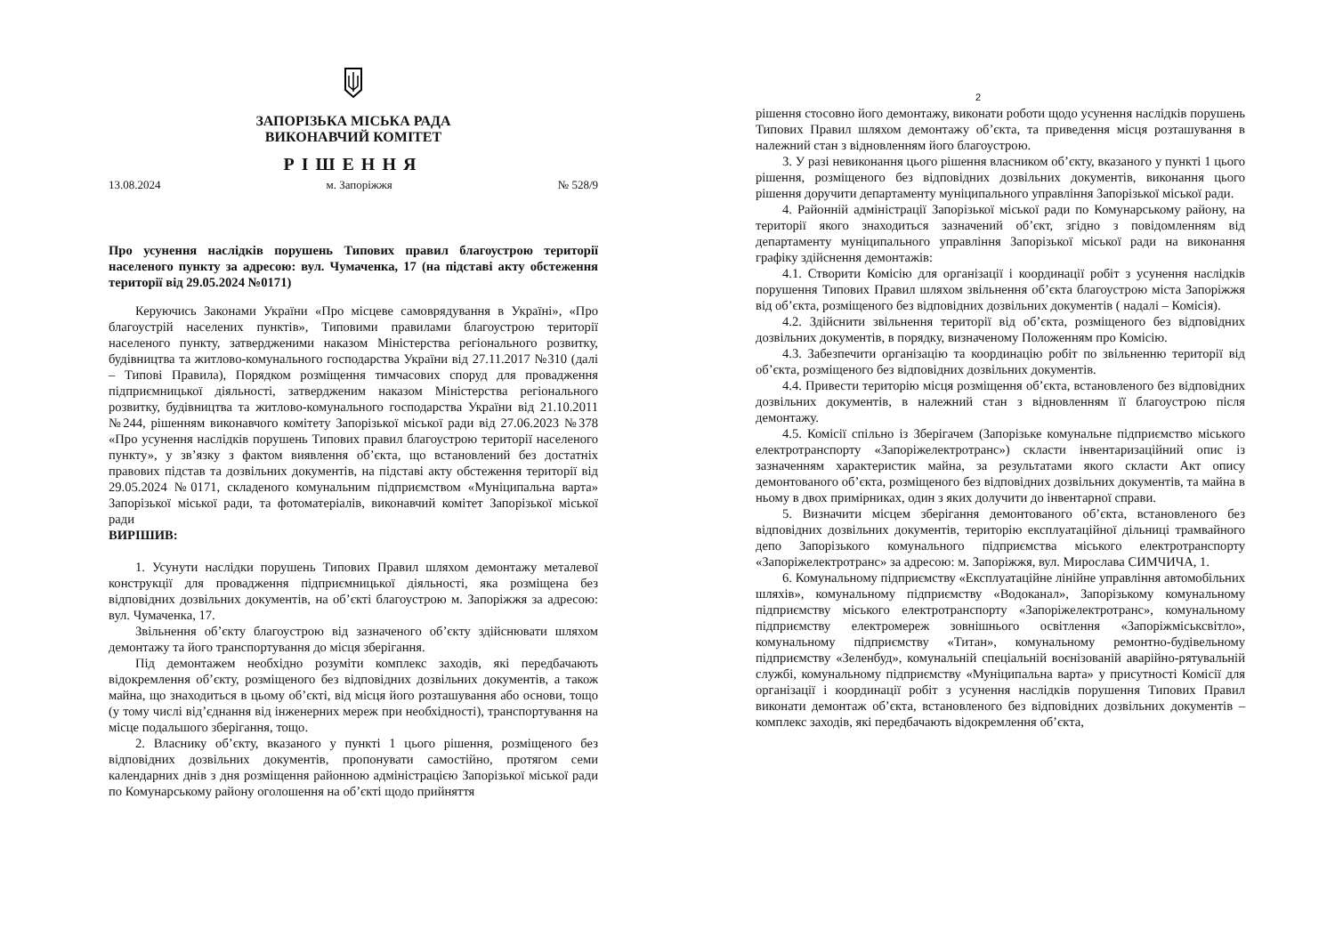ЗАПОРІЗЬКА МІСЬКА РАДА
ВИКОНАВЧИЙ КОМІТЕТ
РІШЕННЯ
13.08.2024 м. Запоріжжя № 528/9
Про усунення наслідків порушень Типових правил благоустрою території населеного пункту за адресою: вул. Чумаченка, 17 (на підставі акту обстеження території від 29.05.2024 №0171)
Керуючись Законами України «Про місцеве самоврядування в Україні», «Про благоустрій населених пунктів», Типовими правилами благоустрою території населеного пункту, затвердженими наказом Міністерства регіонального розвитку, будівництва та житлово-комунального господарства України від 27.11.2017 №310 (далі – Типові Правила), Порядком розміщення тимчасових споруд для провадження підприємницької діяльності, затвердженим наказом Міністерства регіонального розвитку, будівництва та житлово-комунального господарства України від 21.10.2011 №244, рішенням виконавчого комітету Запорізької міської ради від 27.06.2023 №378 «Про усунення наслідків порушень Типових правил благоустрою території населеного пункту», у зв’язку з фактом виявлення об’єкта, що встановлений без достатніх правових підстав та дозвільних документів, на підставі акту обстеження території від 29.05.2024 №0171, складеного комунальним підприємством «Муніципальна варта» Запорізької міської ради, та фотоматеріалів, виконавчий комітет Запорізької міської ради
ВИРІШИВ:
1. Усунути наслідки порушень Типових Правил шляхом демонтажу металевої конструкції для провадження підприємницької діяльності, яка розміщена без відповідних дозвільних документів, на об’єкті благоустрою м. Запоріжжя за адресою: вул. Чумаченка, 17.
Звільнення об’єкту благоустрою від зазначеного об’єкту здійснювати шляхом демонтажу та його транспортування до місця зберігання.
Під демонтажем необхідно розуміти комплекс заходів, які передбачають відокремлення об’єкту, розміщеного без відповідних дозвільних документів, а також майна, що знаходиться в цьому об’єкті, від місця його розташування або основи, тощо (у тому числі від’єднання від інженерних мереж при необхідності), транспортування на місце подальшого зберігання, тощо.
2. Власнику об’єкту, вказаного у пункті 1 цього рішення, розміщеного без відповідних дозвільних документів, пропонувати самостійно, протягом семи календарних днів з дня розміщення районною адміністрацією Запорізької міської ради по Комунарському району оголошення на об’єкті щодо прийняття
2
рішення стосовно його демонтажу, виконати роботи щодо усунення наслідків порушень Типових Правил шляхом демонтажу об’єкта, та приведення місця розташування в належний стан з відновленням його благоустрою.
3. У разі невиконання цього рішення власником об’єкту, вказаного у пункті 1 цього рішення, розміщеного без відповідних дозвільних документів, виконання цього рішення доручити департаменту муніципального управління Запорізької міської ради.
4. Районній адміністрації Запорізької міської ради по Комунарському району, на території якого знаходиться зазначений об’єкт, згідно з повідомленням від департаменту муніципального управління Запорізької міської ради на виконання графіку здійснення демонтажів:
4.1. Створити Комісію для організації і координації робіт з усунення наслідків порушення Типових Правил шляхом звільнення об’єкта благоустрою міста Запоріжжя від об’єкта, розміщеного без відповідних дозвільних документів ( надалі – Комісія).
4.2. Здійснити звільнення території від об’єкта, розміщеного без відповідних дозвільних документів, в порядку, визначеному Положенням про Комісію.
4.3. Забезпечити організацію та координацію робіт по звільненню території від об’єкта, розміщеного без відповідних дозвільних документів.
4.4. Привести територію місця розміщення об’єкта, встановленого без відповідних дозвільних документів, в належний стан з відновленням її благоустрою після демонтажу.
4.5. Комісії спільно із Зберігачем (Запорізьке комунальне підприємство міського електротранспорту «Запоріжелектротранс») скласти інвентаризаційний опис із зазначенням характеристик майна, за результатами якого скласти Акт опису демонтованого об’єкта, розміщеного без відповідних дозвільних документів, та майна в ньому в двох примірниках, один з яких долучити до інвентарної справи.
5. Визначити місцем зберігання демонтованого об’єкта, встановленого без відповідних дозвільних документів, територію експлуатаційної дільниці трамвайного депо Запорізького комунального підприємства міського електротранспорту «Запоріжелектротранс» за адресою: м. Запоріжжя, вул. Мирослава СИМЧИЧА, 1.
6. Комунальному підприємству «Експлуатаційне лінійне управління автомобільних шляхів», комунальному підприємству «Водоканал», Запорізькому комунальному підприємству міського електротранспорту «Запоріжелектротранс», комунальному підприємству електромереж зовнішнього освітлення «Запоріжміськсвітло», комунальному підприємству «Титан», комунальному ремонтно-будівельному підприємству «Зеленбуд», комунальній спеціальній воєнізованій аварійно-рятувальній службі, комунальному підприємству «Муніципальна варта» у присутності Комісії для організації і координації робіт з усунення наслідків порушення Типових Правил виконати демонтаж об’єкта, встановленого без відповідних дозвільних документів – комплекс заходів, які передбачають відокремлення об’єкта,